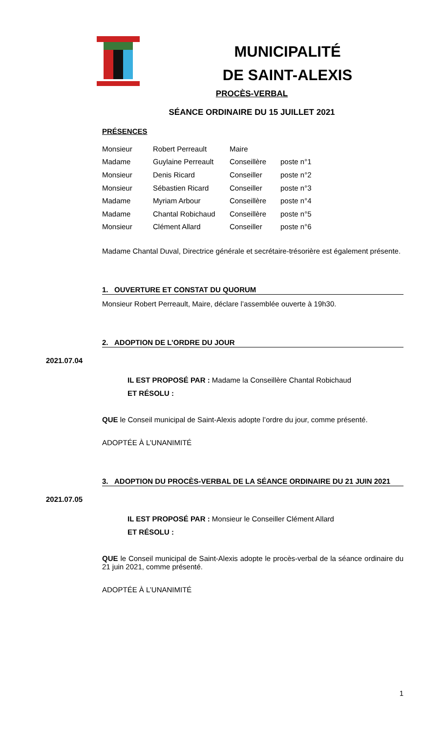MUNICIPALITÉ
DE SAINT-ALEXIS
PROCÈS-VERBAL
SÉANCE ORDINAIRE DU 15 JUILLET 2021
PRÉSENCES
| Monsieur | Robert Perreault | Maire | |
| Madame | Guylaine Perreault | Conseillère | poste n°1 |
| Monsieur | Denis Ricard | Conseiller | poste n°2 |
| Monsieur | Sébastien Ricard | Conseiller | poste n°3 |
| Madame | Myriam Arbour | Conseillère | poste n°4 |
| Madame | Chantal Robichaud | Conseillère | poste n°5 |
| Monsieur | Clément Allard | Conseiller | poste n°6 |
Madame Chantal Duval, Directrice générale et secrétaire-trésorière est également présente.
1. OUVERTURE ET CONSTAT DU QUORUM
Monsieur Robert Perreault, Maire, déclare l’assemblée ouverte à 19h30.
2. ADOPTION DE L’ORDRE DU JOUR
2021.07.04
IL EST PROPOSÉ PAR : Madame la Conseillère Chantal Robichaud
ET RÉSOLU :
QUE le Conseil municipal de Saint-Alexis adopte l’ordre du jour, comme présenté.
ADOPTÉE À L’UNANIMITÉ
3. ADOPTION DU PROCÈS-VERBAL DE LA SÉANCE ORDINAIRE DU 21 JUIN 2021
2021.07.05
IL EST PROPOSÉ PAR : Monsieur le Conseiller Clément Allard
ET RÉSOLU :
QUE le Conseil municipal de Saint-Alexis adopte le procès-verbal de la séance ordinaire du 21 juin 2021, comme présenté.
ADOPTÉE À L’UNANIMITÉ
1